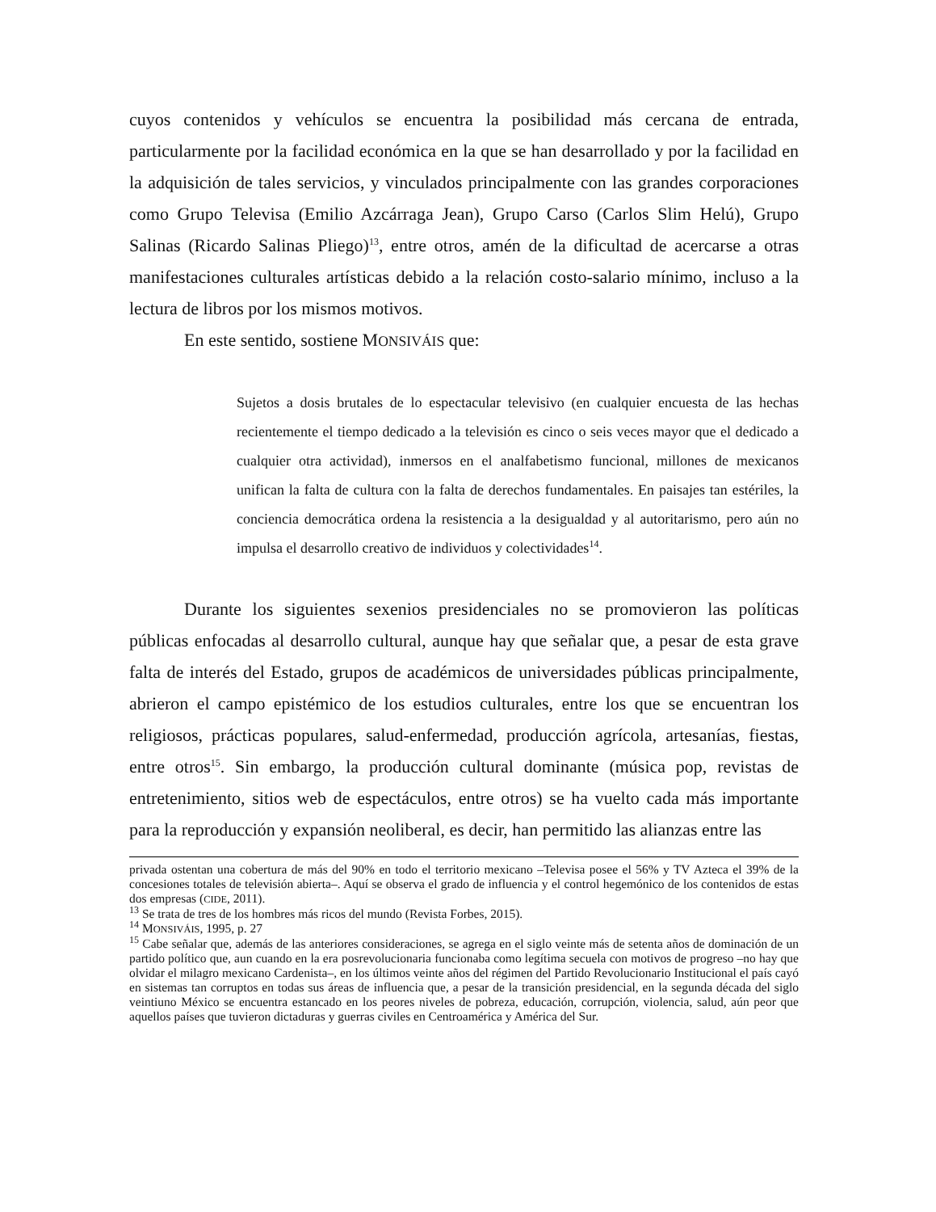cuyos contenidos y vehículos se encuentra la posibilidad más cercana de entrada, particularmente por la facilidad económica en la que se han desarrollado y por la facilidad en la adquisición de tales servicios, y vinculados principalmente con las grandes corporaciones como Grupo Televisa (Emilio Azcárraga Jean), Grupo Carso (Carlos Slim Helú), Grupo Salinas (Ricardo Salinas Pliego)<sup>13</sup>, entre otros, amén de la dificultad de acercarse a otras manifestaciones culturales artísticas debido a la relación costo-salario mínimo, incluso a la lectura de libros por los mismos motivos.
En este sentido, sostiene MONSIVÁIS que:
Sujetos a dosis brutales de lo espectacular televisivo (en cualquier encuesta de las hechas recientemente el tiempo dedicado a la televisión es cinco o seis veces mayor que el dedicado a cualquier otra actividad), inmersos en el analfabetismo funcional, millones de mexicanos unifican la falta de cultura con la falta de derechos fundamentales. En paisajes tan estériles, la conciencia democrática ordena la resistencia a la desigualdad y al autoritarismo, pero aún no impulsa el desarrollo creativo de individuos y colectividades<sup>14</sup>.
Durante los siguientes sexenios presidenciales no se promovieron las políticas públicas enfocadas al desarrollo cultural, aunque hay que señalar que, a pesar de esta grave falta de interés del Estado, grupos de académicos de universidades públicas principalmente, abrieron el campo epistémico de los estudios culturales, entre los que se encuentran los religiosos, prácticas populares, salud-enfermedad, producción agrícola, artesanías, fiestas, entre otros<sup>15</sup>. Sin embargo, la producción cultural dominante (música pop, revistas de entretenimiento, sitios web de espectáculos, entre otros) se ha vuelto cada más importante para la reproducción y expansión neoliberal, es decir, han permitido las alianzas entre las
privada ostentan una cobertura de más del 90% en todo el territorio mexicano –Televisa posee el 56% y TV Azteca el 39% de la concesiones totales de televisión abierta–. Aquí se observa el grado de influencia y el control hegemónico de los contenidos de estas dos empresas (CIDE, 2011).
<sup>13</sup> Se trata de tres de los hombres más ricos del mundo (Revista Forbes, 2015).
<sup>14</sup> MONSIVÁIS, 1995, p. 27
<sup>15</sup> Cabe señalar que, además de las anteriores consideraciones, se agrega en el siglo veinte más de setenta años de dominación de un partido político que, aun cuando en la era posrevolucionaria funcionaba como legítima secuela con motivos de progreso –no hay que olvidar el milagro mexicano Cardenista–, en los últimos veinte años del régimen del Partido Revolucionario Institucional el país cayó en sistemas tan corruptos en todas sus áreas de influencia que, a pesar de la transición presidencial, en la segunda década del siglo veintiuno México se encuentra estancado en los peores niveles de pobreza, educación, corrupción, violencia, salud, aún peor que aquellos países que tuvieron dictaduras y guerras civiles en Centroamérica y América del Sur.